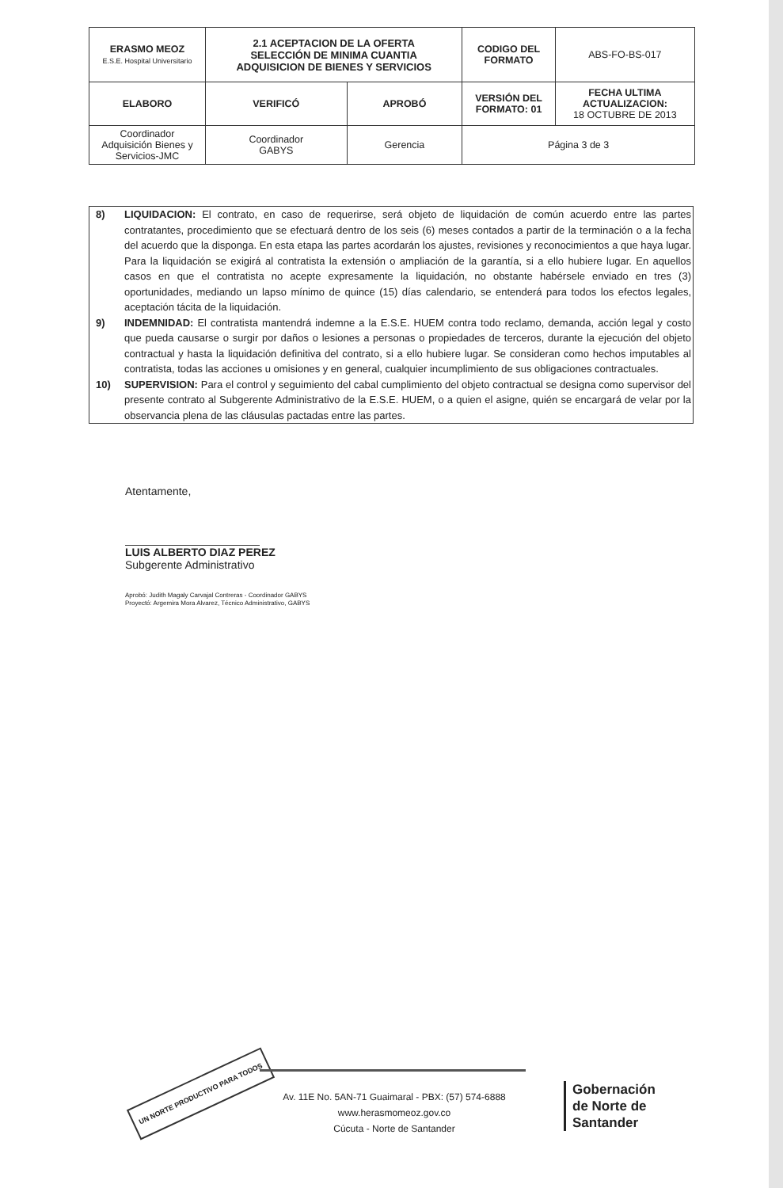| ERASMO MEOZ E.S.E. Hospital Universitario | 2.1 ACEPTACION DE LA OFERTA SELECCIÓN DE MINIMA CUANTIA ADQUISICION DE BIENES Y SERVICIOS | | CODIGO DEL FORMATO | ABS-FO-BS-017 |
| ELABORO | VERIFICÓ | APROBÓ | VERSIÓN DEL FORMATO: 01 | FECHA ULTIMA ACTUALIZACION: 18 OCTUBRE DE 2013 |
| Coordinador Adquisición Bienes y Servicios-JMC | Coordinador GABYS | Gerencia | Página 3 de 3 | |
8) LIQUIDACION: El contrato, en caso de requerirse, será objeto de liquidación de común acuerdo entre las partes contratantes, procedimiento que se efectuará dentro de los seis (6) meses contados a partir de la terminación o a la fecha del acuerdo que la disponga. En esta etapa las partes acordarán los ajustes, revisiones y reconocimientos a que haya lugar. Para la liquidación se exigirá al contratista la extensión o ampliación de la garantía, si a ello hubiere lugar. En aquellos casos en que el contratista no acepte expresamente la liquidación, no obstante habérsele enviado en tres (3) oportunidades, mediando un lapso mínimo de quince (15) días calendario, se entenderá para todos los efectos legales, aceptación tácita de la liquidación.
9) INDEMNIDAD: El contratista mantendrá indemne a la E.S.E. HUEM contra todo reclamo, demanda, acción legal y costo que pueda causarse o surgir por daños o lesiones a personas o propiedades de terceros, durante la ejecución del objeto contractual y hasta la liquidación definitiva del contrato, si a ello hubiere lugar. Se consideran como hechos imputables al contratista, todas las acciones u omisiones y en general, cualquier incumplimiento de sus obligaciones contractuales.
10) SUPERVISION: Para el control y seguimiento del cabal cumplimiento del objeto contractual se designa como supervisor del presente contrato al Subgerente Administrativo de la E.S.E. HUEM, o a quien el asigne, quién se encargará de velar por la observancia plena de las cláusulas pactadas entre las partes.
Atentamente,
LUIS ALBERTO DIAZ PEREZ
Subgerente Administrativo
Aprobó: Judith Magaly Carvajal Contreras - Coordinador GABYS
Proyectó: Argemira Mora Alvarez, Técnico Administrativo, GABYS
UN NORTE PRODUCTIVO PARA TODOS
Av. 11E No. 5AN-71 Guaimaral - PBX: (57) 574-6888
www.herasmomeoz.gov.co
Cúcuta - Norte de Santander
Gobernación
de Norte de
Santander